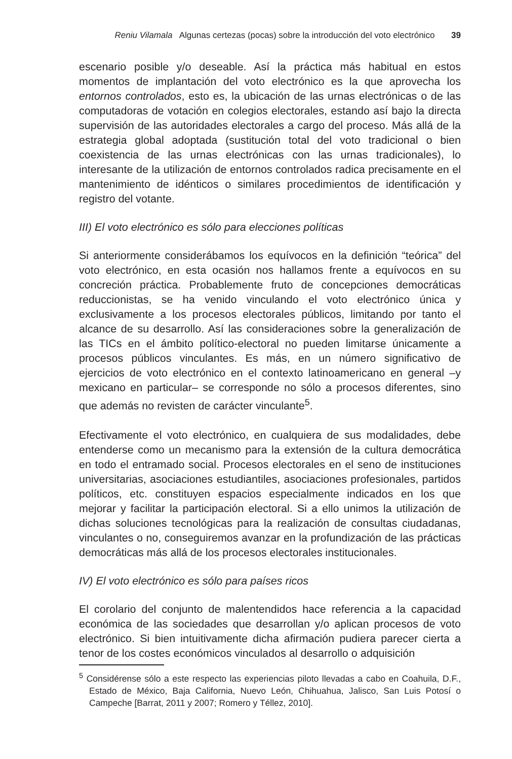Reniu Vilamala Algunas certezas (pocas) sobre la introducción del voto electrónico 39
escenario posible y/o deseable. Así la práctica más habitual en estos momentos de implantación del voto electrónico es la que aprovecha los entornos controlados, esto es, la ubicación de las urnas electrónicas o de las computadoras de votación en colegios electorales, estando así bajo la directa supervisión de las autoridades electorales a cargo del proceso. Más allá de la estrategia global adoptada (sustitución total del voto tradicional o bien coexistencia de las urnas electrónicas con las urnas tradicionales), lo interesante de la utilización de entornos controlados radica precisamente en el mantenimiento de idénticos o similares procedimientos de identificación y registro del votante.
III) El voto electrónico es sólo para elecciones políticas
Si anteriormente considerábamos los equívocos en la definición “teórica” del voto electrónico, en esta ocasión nos hallamos frente a equívocos en su concreción práctica. Probablemente fruto de concepciones democráticas reduccionistas, se ha venido vinculando el voto electrónico única y exclusivamente a los procesos electorales públicos, limitando por tanto el alcance de su desarrollo. Así las consideraciones sobre la generalización de las TICs en el ámbito político-electoral no pueden limitarse únicamente a procesos públicos vinculantes. Es más, en un número significativo de ejercicios de voto electrónico en el contexto latinoamericano en general –y mexicano en particular– se corresponde no sólo a procesos diferentes, sino que además no revisten de carácter vinculante<sup>5</sup>.
Efectivamente el voto electrónico, en cualquiera de sus modalidades, debe entenderse como un mecanismo para la extensión de la cultura democrática en todo el entramado social. Procesos electorales en el seno de instituciones universitarias, asociaciones estudiantiles, asociaciones profesionales, partidos políticos, etc. constituyen espacios especialmente indicados en los que mejorar y facilitar la participación electoral. Si a ello unimos la utilización de dichas soluciones tecnológicas para la realización de consultas ciudadanas, vinculantes o no, conseguiremos avanzar en la profundización de las prácticas democráticas más allá de los procesos electorales institucionales.
IV) El voto electrónico es sólo para países ricos
El corolario del conjunto de malentendidos hace referencia a la capacidad económica de las sociedades que desarrollan y/o aplican procesos de voto electrónico. Si bien intuitivamente dicha afirmación pudiera parecer cierta a tenor de los costes económicos vinculados al desarrollo o adquisición
<sup>5</sup> Considérense sólo a este respecto las experiencias piloto llevadas a cabo en Coahuila, D.F., Estado de México, Baja California, Nuevo León, Chihuahua, Jalisco, San Luis Potosí o Campeche [Barrat, 2011 y 2007; Romero y Téllez, 2010].